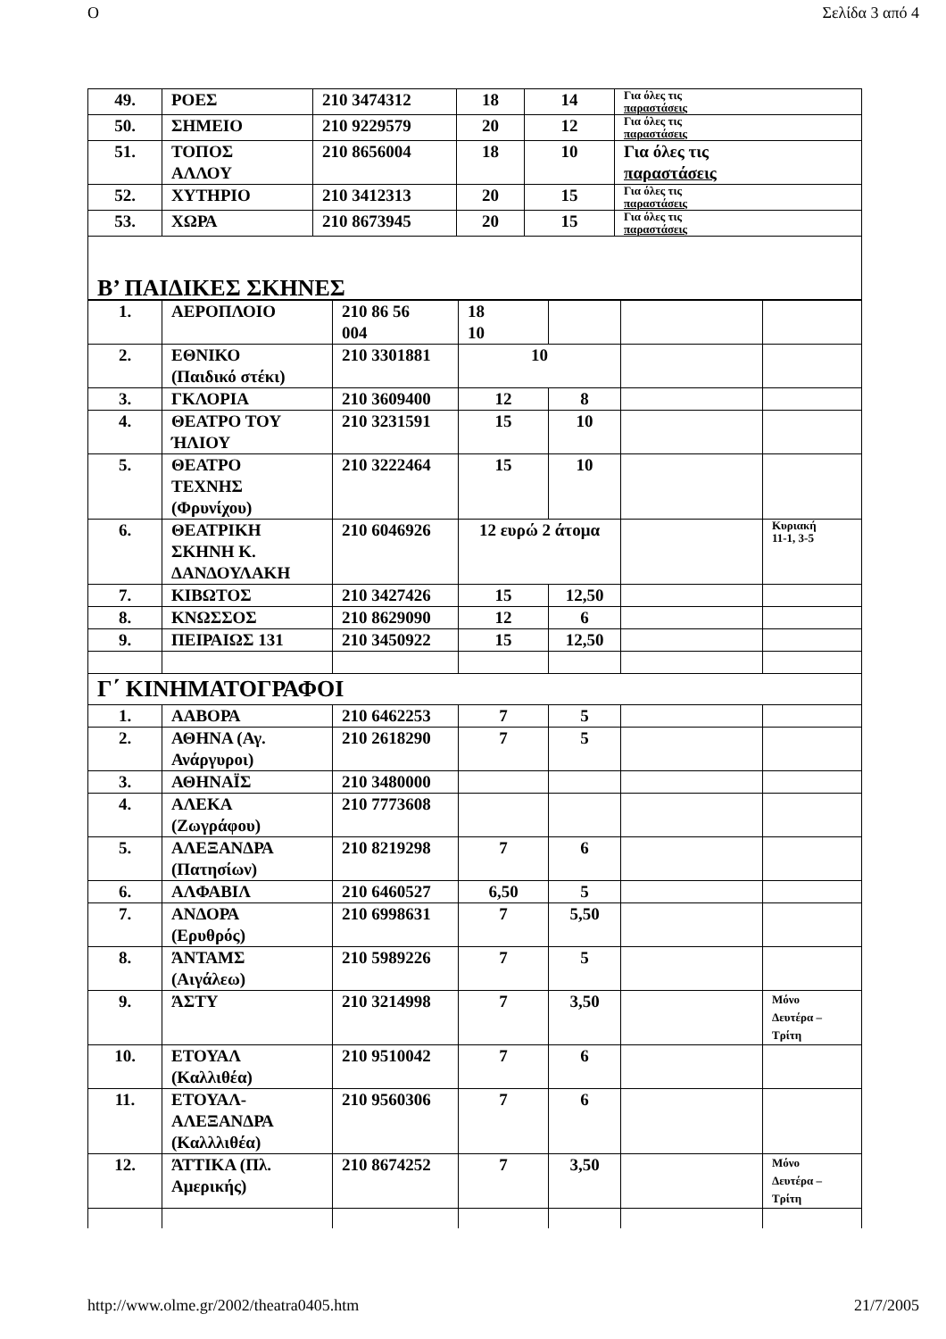O Σελίδα 3 από 4
| 49. | ΡΟΕΣ | 210 3474312 | 18 | 14 | Για όλες τις παραστάσεις |
| 50. | ΣΗΜΕΙΟ | 210 9229579 | 20 | 12 | Για όλες τις παραστάσεις |
| 51. | ΤΟΠΟΣ ΑΛΛΟΥ | 210 8656004 | 18 | 10 | Για όλες τις παραστάσεις |
| 52. | ΧΥΤΗΡΙΟ | 210 3412313 | 20 | 15 | Για όλες τις παραστάσεις |
| 53. | ΧΩΡΑ | 210 8673945 | 20 | 15 | Για όλες τις παραστάσεις |
| Β’ ΠΑΙΔΙΚΕΣ ΣΚΗΝΕΣ | | | | | |
| 1. | ΑΕΡΟΠΛΟΙΟ | 210 86 56 004 | 18 10 | | | |
| 2. | ΕΘΝΙΚΟ (Παιδικό στέκι) | 210 3301881 | 10 | | | |
| 3. | ΓΚΛΟΡΙΑ | 210 3609400 | 12 | 8 | | |
| 4. | ΘΕΑΤΡΟ ΤΟΥ ΉΛΙΟΥ | 210 3231591 | 15 | 10 | | |
| 5. | ΘΕΑΤΡΟ ΤΕΧΝΗΣ (Φρυνίχου) | 210 3222464 | 15 | 10 | | |
| 6. | ΘΕΑΤΡΙΚΗ ΣΚΗΝΗ Κ. ΔΑΝΔΟΥΛΑΚΗ | 210 6046926 | 12 ευρώ 2 άτομα | | | Κυριακή 11-1, 3-5 |
| 7. | ΚΙΒΩΤΟΣ | 210 3427426 | 15 | 12,50 | | |
| 8. | ΚΝΩΣΣΟΣ | 210 8629090 | 12 | 6 | | |
| 9. | ΠΕΙΡΑΙΩΣ 131 | 210 3450922 | 15 | 12,50 | | |
| Γ΄ ΚΙΝΗΜΑΤΟΓΡΑΦΟΙ | | | | | | |
| 1. | ΑΑΒΟΡΑ | 210 6462253 | 7 | 5 | | |
| 2. | ΑΘΗΝΑ (Αγ. Ανάργυροι) | 210 2618290 | 7 | 5 | | |
| 3. | ΑΘΗΝΑΪΣ | 210 3480000 | | | | |
| 4. | ΑΛΕΚΑ (Ζωγράφου) | 210 7773608 | | | | |
| 5. | ΑΛΕΞΑΝΔΡΑ (Πατησίων) | 210 8219298 | 7 | 6 | | |
| 6. | ΑΛΦΑΒΙΛ | 210 6460527 | 6,50 | 5 | | |
| 7. | ΑΝΔΟΡΑ (Ερυθρός) | 210 6998631 | 7 | 5,50 | | |
| 8. | ΆΝΤΑΜΣ (Αιγάλεω) | 210 5989226 | 7 | 5 | | |
| 9. | ΆΣΤΥ | 210 3214998 | 7 | 3,50 | | Μόνο Δευτέρα – Τρίτη |
| 10. | ΕΤΟΥΑΛ (Καλλιθέα) | 210 9510042 | 7 | 6 | | |
| 11. | ΕΤΟΥΑΛ- ΑΛΕΞΑΝΔΡΑ (Καλλλιθέα) | 210 9560306 | 7 | 6 | | |
| 12. | ΆΤΤΙΚΑ (Πλ. Αμερικής) | 210 8674252 | 7 | 3,50 | | Μόνο Δευτέρα – Τρίτη |
http://www.olme.gr/2002/theatra0405.htm 21/7/2005